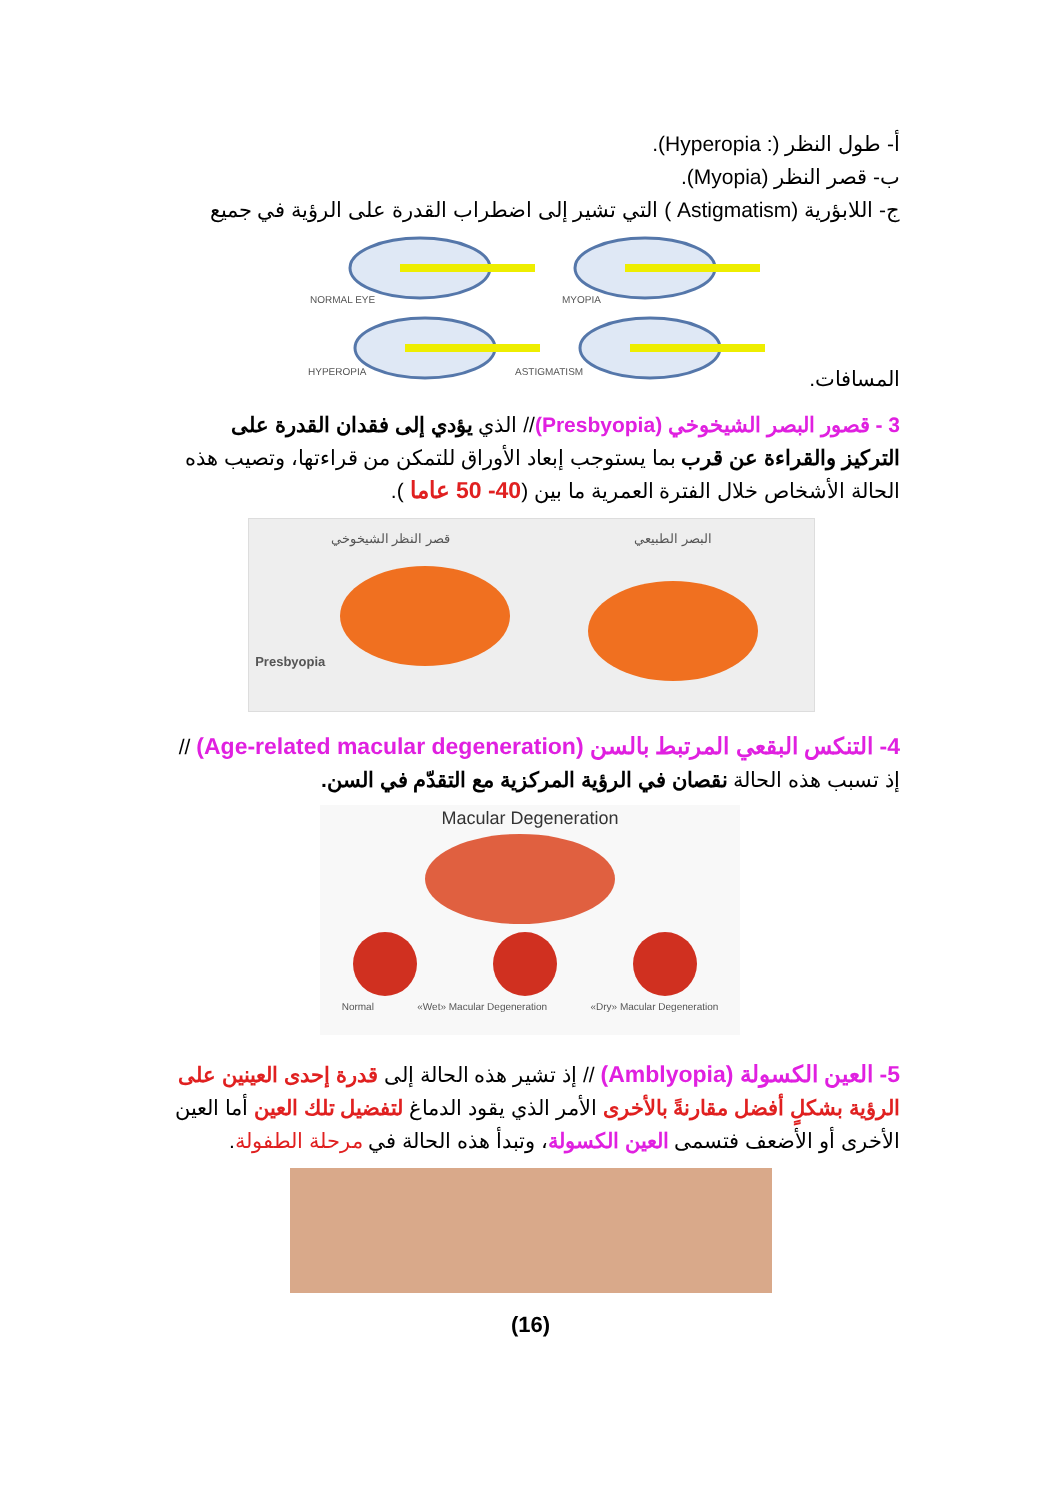أ- طول النظر (: Hyperopia).
ب- قصر النظر (Myopia).
ج- اللابؤرية (Astigmatism ) التي تشير إلى اضطراب القدرة على الرؤية في جميع
NORMAL EYE
MYOPIA
HYPEROPIA
ASTIGMATISM
المسافات.
3 - قصور البصر الشيخوخي (Presbyopia)// الذي يؤدي إلى فقدان القدرة على التركيز والقراءة عن قرب بما يستوجب إبعاد الأوراق للتمكن من قراءتها، وتصيب هذه الحالة الأشخاص خلال الفترة العمرية ما بين (40- 50 عاما ).
قصر النظر الشيخوخي
Presbyopia
البصر الطبيعي
4- التنكس البقعي المرتبط بالسن (Age-related macular degeneration) //
إذ تسبب هذه الحالة نقصان في الرؤية المركزية مع التقدّم في السن.
Macular Degeneration
Normal «Wet» Macular Degeneration «Dry» Macular Degeneration
5- العين الكسولة (Amblyopia) // إذ تشير هذه الحالة إلى قدرة إحدى العينين على الرؤية بشكلٍ أفضل مقارنةً بالأخرى الأمر الذي يقود الدماغ لتفضيل تلك العين أما العين الأخرى أو الأضعف فتسمى العين الكسولة، وتبدأ هذه الحالة في مرحلة الطفولة.
(16)